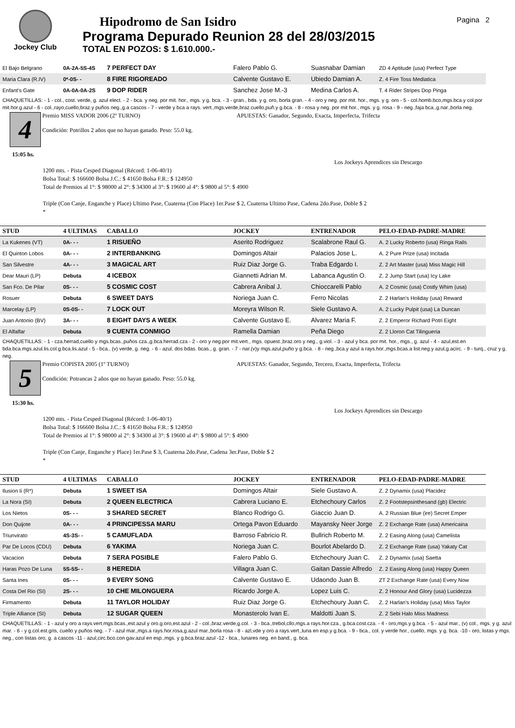Jockey Club
Hipodromo de San Isidro
Programa Depurado Reunion 28 del 28/03/2015
TOTAL EN POZOS: $ 1.610.000.-
Pagina 2
| El Bajo Belgrano | 0A-2A-5S-4S | 7 PERFECT DAY | Falero Pablo G. | Suasnabar Damian | ZD 4 Aptitude (usa) Perfect Type |
| Maria Clara (R.IV) | 0*-0S- - | 8 FIRE RIGOREADO | Calvente Gustavo E. | Ubiedo Damian A. | Z. 4 Fire Toss Mediatica |
| Enfant's Gate | 0A-0A-0A-2S | 9 DOP RIDER | Sanchez Jose M.-3 | Medina Carlos A. | T. 4 Rider Stripes Dop Pinga |
CHAQUETILLAS: - 1 - col., cost. verde, g. azul elect. - 2 - bca. y neg. por mit. hor., mgs. y g. bca. - 3 - gran., bda. y g. oro, borla gran. - 4 - oro y neg. por mit. hor., mgs. y g. oro - 5 - col.homb.bco,mgs.bca.y col.por mit.hor.g.azul - 6 - col.,rayo,cuello,braz.y puños neg.,g.a cascos - 7 - verde y bca a rays. vert.,mgs.verde,braz.cuello,puñ.y g.bca. - 8 - rosa y neg. por mit hor., mgs. y g. rosa - 9 - neg.,faja bca.,g.nar.,borla neg.
4
15:05 hs.
Premio MISS VADOR 2006 (2º TURNO)
Condición: Potrillos 2 años que no hayan ganado. Peso: 55.0 kg.
APUESTAS: Ganador, Segundo, Exacta, Imperfecta, Trifecta
Los Jockeys Aprendices sin Descargo
1200 mts. - Pista Cesped Diagonal (Récord: 1-06-40/1)
Bolsa Total: $ 166600 Bolsa J.C.: $ 41650 Bolsa F.R.: $ 124950
Total de Premios al 1°: $ 98000 al 2°: $ 34300 al 3°: $ 19600 al 4°: $ 9800 al 5°: $ 4900
Triple (Con Canje, Enganche y Place) Ultimo Pase, Cuaterna (Con Place) 1er.Pase $ 2, Cuaterna Ultimo Pase, Cadena 2do.Pase, Doble $ 2
*
| STUD | 4 ULTIMAS | CABALLO | JOCKEY | ENTRENADOR | PELO-EDAD-PADRE-MADRE |
| --- | --- | --- | --- | --- | --- |
| La Kukenes (VT) | 0A- - - | 1 RISUEÑO | Aserito Rodriguez | Scalabrone Raul G. | A. 2 Lucky Roberto (usa) Ringa Rails |
| El Quinton Lobos | 0A- - - | 2 INTERBANKING | Domingos Altair | Palacios Jose L. | A. 2 Pure Prize (usa) Incitada |
| San Silvestre | 4A- - - | 3 MAGICAL ART | Ruiz Diaz Jorge G. | Traba Edgardo I. | Z. 2 Art Master (usa) Miss Magic Hill |
| Dear Mauri (LP) | Debuta | 4 ICEBOX | Giannetti Adrian M. | Labanca Agustin O. | Z. 2 Jump Start (usa) Icy Lake |
| San Fco. De Pilar | 0S- - - | 5 COSMIC COST | Cabrera Anibal J. | Chioccarelli Pablo | A. 2 Cosmic (usa) Costly Whim (usa) |
| Rosuer | Debuta | 6 SWEET DAYS | Noriega Juan C. | Ferro Nicolas | Z. 2 Harlan's Holiday (usa) Reward |
| Marcelay (LP) | 0S-0S- - | 7 LOCK OUT | Moreyra Wilson R. | Siele Gustavo A. | A. 2 Lucky Pulpit (usa) La Duncan |
| Juan Antonio (BV) | 3A- - - | 8 EIGHT DAYS A WEEK | Calvente Gustavo E. | Alvarez Maria F. | Z. 2 Emperor Richard Potri Eight |
| El Alfalfar | Debuta | 9 CUENTA CONMIGO | Ramella Damian | Peña Diego | Z. 2 Lloron Cat Tilingueria |
CHAQUETILLAS: - 1 - cza.herrad,cuello y mgs.bcas.,puños cza.,g.bca.herrad.cza - 2 - oro y neg.por mit.vert., mgs. opuest.,braz.oro y neg., g.viol. - 3 - azul y bca. por mit. hor., mgs., g. azul - 4 - azul,est.en bda.bca.mgs.azul.lis.col.g.bca.lis.azul - 5 - bca., (v) verde, g. neg. - 6 - azul, dos bdas. bcas., g. gran. - 7 - nar.(v)y mgs.azul,puño y g.bca. - 8 - neg.,bca.y azul a rays.hor.,mgs.bcas.a list.neg.y azul,g.acirc. - 9 - turq., cruz y g. neg.
5
15:30 hs.
Premio COPISTA 2005 (1º TURNO)
Condición: Potrancas 2 años que no hayan ganado. Peso: 55.0 kg.
APUESTAS: Ganador, Segundo, Tercero, Exacta, Imperfecta, Trifecta
Los Jockeys Aprendices sin Descargo
1200 mts. - Pista Cesped Diagonal (Récord: 1-06-40/1)
Bolsa Total: $ 166600 Bolsa J.C.: $ 41650 Bolsa F.R.: $ 124950
Total de Premios al 1°: $ 98000 al 2°: $ 34300 al 3°: $ 19600 al 4°: $ 9800 al 5°: $ 4900
Triple (Con Canje, Enganche y Place) 1er.Pase $ 3, Cuaterna 2do.Pase, Cadena 3er.Pase, Doble $ 2
*
| STUD | 4 ULTIMAS | CABALLO | JOCKEY | ENTRENADOR | PELO-EDAD-PADRE-MADRE |
| --- | --- | --- | --- | --- | --- |
| Ilusion Ii (R*) | Debuta | 1 SWEET ISA | Domingos Altair | Siele Gustavo A. | Z. 2 Dynamix (usa) Placidez |
| La Nora (SI) | Debuta | 2 QUEEN ELECTRICA | Cabrera Luciano E. | Etchechoury Carlos | Z. 2 Footstepsinthesand (gb) Electric |
| Los Nietos | 0S- - - | 3 SHARED SECRET | Blanco Rodrigo G. | Giaccio Juan D. | A. 2 Russian Blue (ire) Secret Emper |
| Don Quijote | 0A- - - | 4 PRINCIPESSA MARU | Ortega Pavon Eduardo | Mayansky Neer Jorge | Z. 2 Exchange Rate (usa) Americaina |
| Triunvirato | 4S-3S- - | 5 CAMUFLADA | Barroso Fabricio R. | Bullrich Roberto M. | Z. 2 Easing Along (usa) Camelista |
| Par De Locos (CDU) | Debuta | 6 YAKIMA | Noriega Juan C. | Bourlot Abelardo D. | Z. 2 Exchange Rate (usa) Yakaty Cat |
| Vacacion | Debuta | 7 SERA POSIBLE | Falero Pablo G. | Etchechoury Juan C. | Z. 2 Dynamix (usa) Saetta |
| Haras Pozo De Luna | 5S-5S- - | 8 HEREDIA | Villagra Juan C. | Gaitan Dassie Alfredo | Z. 2 Easing Along (usa) Happy Queen |
| Santa Ines | 0S- - - | 9 EVERY SONG | Calvente Gustavo E. | Udaondo Juan B. | ZT 2 Exchange Rate (usa) Every Now |
| Costa Del Rio (SI) | 2S- - - | 10 CHE MILONGUERA | Ricardo Jorge A. | Lopez Luis C. | Z. 2 Honour And Glory (usa) Lucidezza |
| Firmamento | Debuta | 11 TAYLOR HOLIDAY | Ruiz Diaz Jorge G. | Etchechoury Juan C. | Z. 2 Harlan's Holiday (usa) Miss Taylor |
| Triple Alliance (SI) | Debuta | 12 SUGAR QUEEN | Monasterolo Ivan E. | Maldotti Juan S. | Z. 2 Sebi Halo Miss Madness |
CHAQUETILLAS: - 1 - azul y oro a rays.vert.mgs.bcas.,est.azul y oro.g.oro,est.azul - 2 - col.,braz.verde,g.col. - 3 - bca.,trebol,cllo,mgs.a rays.hor.cza., g.bca.cost.cza. - 4 - oro,mgs.y g.bca. - 5 - azul mar., (v) col., mgs. y g. azul mar. - 6 - y g.col.est.gris, cuello y puños neg. - 7 - azul mar.,mgs.a rays.hor.rosa,g.azul mar.,borla rosa - 8 - azl,vde y oro a rays.vert.,luna en esp.y g.bca. - 9 - bca., col. y verde hor., cuello, mgs. y g. bca. -10 - oro, listas y mgs. neg., con listas oro, g. a cascos -11 - azul,circ.bco.con gav.azul en esp.,mgs. y g.bca.braz.azul -12 - bca., lunares neg. en band., g. bca.